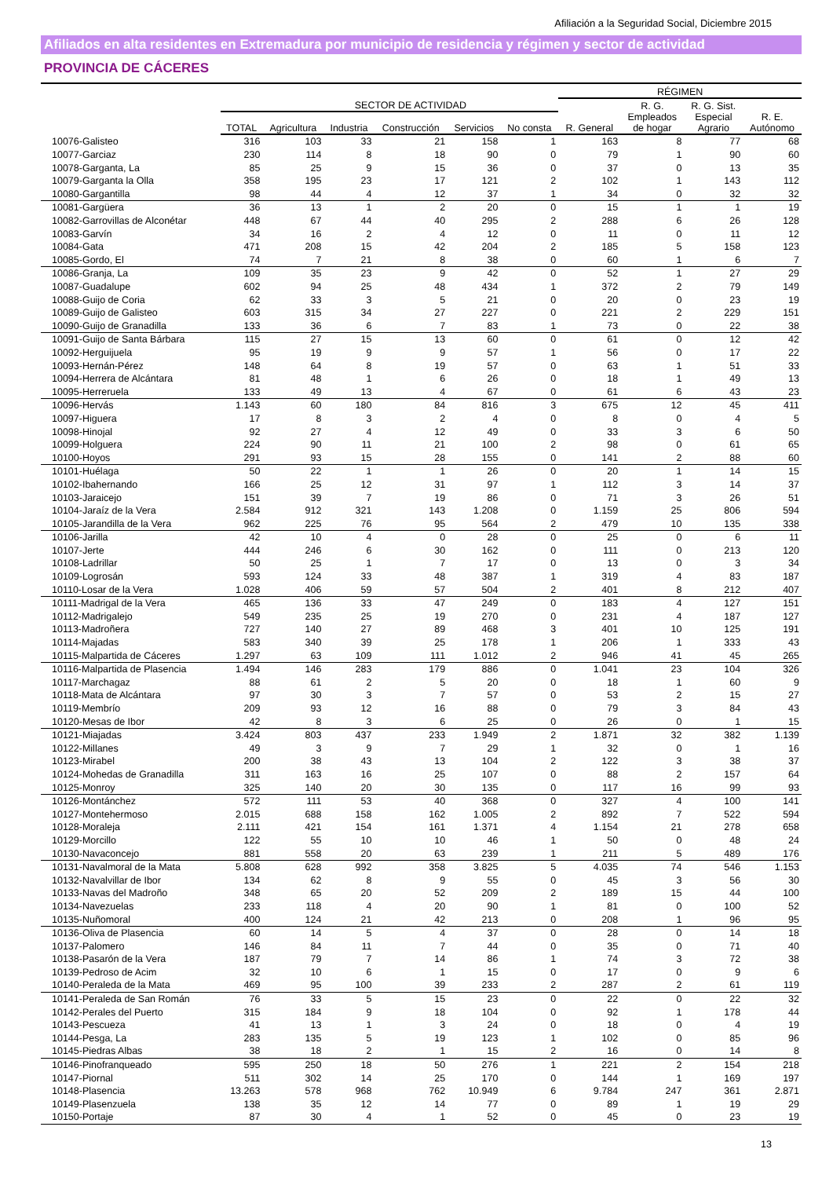Afiliación a la Seguridad Social, Diciembre 2015
Afiliados en alta residentes en Extremadura por municipio de residencia y régimen y sector de actividad
PROVINCIA DE CÁCERES
| | | | | | | | RÉGIMEN | | | |
| --- | --- | --- | --- | --- | --- | --- | --- | --- | --- | --- |
| | | SECTOR DE ACTIVIDAD | | | | | | R. G. | R. G. Sist. | |
| | TOTAL | Agricultura | Industria | Construcción | Servicios | No consta | R. General | Empleados de hogar | Especial Agrario | R. E. Autónomo |
| 10076-Galisteo | 316 | 103 | 33 | 21 | 158 | 1 | 163 | 8 | 77 | 68 |
| 10077-Garciaz | 230 | 114 | 8 | 18 | 90 | 0 | 79 | 1 | 90 | 60 |
| 10078-Garganta, La | 85 | 25 | 9 | 15 | 36 | 0 | 37 | 0 | 13 | 35 |
| 10079-Garganta la Olla | 358 | 195 | 23 | 17 | 121 | 2 | 102 | 1 | 143 | 112 |
| 10080-Gargantilla | 98 | 44 | 4 | 12 | 37 | 1 | 34 | 0 | 32 | 32 |
| 10081-Gargüera | 36 | 13 | 1 | 2 | 20 | 0 | 15 | 1 | 1 | 19 |
| 10082-Garrovillas de Alconétar | 448 | 67 | 44 | 40 | 295 | 2 | 288 | 6 | 26 | 128 |
| 10083-Garvín | 34 | 16 | 2 | 4 | 12 | 0 | 11 | 0 | 11 | 12 |
| 10084-Gata | 471 | 208 | 15 | 42 | 204 | 2 | 185 | 5 | 158 | 123 |
| 10085-Gordo, El | 74 | 7 | 21 | 8 | 38 | 0 | 60 | 1 | 6 | 7 |
| 10086-Granja, La | 109 | 35 | 23 | 9 | 42 | 0 | 52 | 1 | 27 | 29 |
| 10087-Guadalupe | 602 | 94 | 25 | 48 | 434 | 1 | 372 | 2 | 79 | 149 |
| 10088-Guijo de Coria | 62 | 33 | 3 | 5 | 21 | 0 | 20 | 0 | 23 | 19 |
| 10089-Guijo de Galisteo | 603 | 315 | 34 | 27 | 227 | 0 | 221 | 2 | 229 | 151 |
| 10090-Guijo de Granadilla | 133 | 36 | 6 | 7 | 83 | 1 | 73 | 0 | 22 | 38 |
| 10091-Guijo de Santa Bárbara | 115 | 27 | 15 | 13 | 60 | 0 | 61 | 0 | 12 | 42 |
| 10092-Herguijuela | 95 | 19 | 9 | 9 | 57 | 1 | 56 | 0 | 17 | 22 |
| 10093-Hernán-Pérez | 148 | 64 | 8 | 19 | 57 | 0 | 63 | 1 | 51 | 33 |
| 10094-Herrera de Alcántara | 81 | 48 | 1 | 6 | 26 | 0 | 18 | 1 | 49 | 13 |
| 10095-Herreruela | 133 | 49 | 13 | 4 | 67 | 0 | 61 | 6 | 43 | 23 |
| 10096-Hervás | 1.143 | 60 | 180 | 84 | 816 | 3 | 675 | 12 | 45 | 411 |
| 10097-Higuera | 17 | 8 | 3 | 2 | 4 | 0 | 8 | 0 | 4 | 5 |
| 10098-Hinojal | 92 | 27 | 4 | 12 | 49 | 0 | 33 | 3 | 6 | 50 |
| 10099-Holguera | 224 | 90 | 11 | 21 | 100 | 2 | 98 | 0 | 61 | 65 |
| 10100-Hoyos | 291 | 93 | 15 | 28 | 155 | 0 | 141 | 2 | 88 | 60 |
| 10101-Huélaga | 50 | 22 | 1 | 1 | 26 | 0 | 20 | 1 | 14 | 15 |
| 10102-Ibahernando | 166 | 25 | 12 | 31 | 97 | 1 | 112 | 3 | 14 | 37 |
| 10103-Jaraicejo | 151 | 39 | 7 | 19 | 86 | 0 | 71 | 3 | 26 | 51 |
| 10104-Jaraíz de la Vera | 2.584 | 912 | 321 | 143 | 1.208 | 0 | 1.159 | 25 | 806 | 594 |
| 10105-Jarandilla de la Vera | 962 | 225 | 76 | 95 | 564 | 2 | 479 | 10 | 135 | 338 |
| 10106-Jarilla | 42 | 10 | 4 | 0 | 28 | 0 | 25 | 0 | 6 | 11 |
| 10107-Jerte | 444 | 246 | 6 | 30 | 162 | 0 | 111 | 0 | 213 | 120 |
| 10108-Ladrillar | 50 | 25 | 1 | 7 | 17 | 0 | 13 | 0 | 3 | 34 |
| 10109-Logrosán | 593 | 124 | 33 | 48 | 387 | 1 | 319 | 4 | 83 | 187 |
| 10110-Losar de la Vera | 1.028 | 406 | 59 | 57 | 504 | 2 | 401 | 8 | 212 | 407 |
| 10111-Madrigal de la Vera | 465 | 136 | 33 | 47 | 249 | 0 | 183 | 4 | 127 | 151 |
| 10112-Madrigalejo | 549 | 235 | 25 | 19 | 270 | 0 | 231 | 4 | 187 | 127 |
| 10113-Madroñera | 727 | 140 | 27 | 89 | 468 | 3 | 401 | 10 | 125 | 191 |
| 10114-Majadas | 583 | 340 | 39 | 25 | 178 | 1 | 206 | 1 | 333 | 43 |
| 10115-Malpartida de Cáceres | 1.297 | 63 | 109 | 111 | 1.012 | 2 | 946 | 41 | 45 | 265 |
| 10116-Malpartida de Plasencia | 1.494 | 146 | 283 | 179 | 886 | 0 | 1.041 | 23 | 104 | 326 |
| 10117-Marchagaz | 88 | 61 | 2 | 5 | 20 | 0 | 18 | 1 | 60 | 9 |
| 10118-Mata de Alcántara | 97 | 30 | 3 | 7 | 57 | 0 | 53 | 2 | 15 | 27 |
| 10119-Membrío | 209 | 93 | 12 | 16 | 88 | 0 | 79 | 3 | 84 | 43 |
| 10120-Mesas de Ibor | 42 | 8 | 3 | 6 | 25 | 0 | 26 | 0 | 1 | 15 |
| 10121-Miajadas | 3.424 | 803 | 437 | 233 | 1.949 | 2 | 1.871 | 32 | 382 | 1.139 |
| 10122-Millanes | 49 | 3 | 9 | 7 | 29 | 1 | 32 | 0 | 1 | 16 |
| 10123-Mirabel | 200 | 38 | 43 | 13 | 104 | 2 | 122 | 3 | 38 | 37 |
| 10124-Mohedas de Granadilla | 311 | 163 | 16 | 25 | 107 | 0 | 88 | 2 | 157 | 64 |
| 10125-Monroy | 325 | 140 | 20 | 30 | 135 | 0 | 117 | 16 | 99 | 93 |
| 10126-Montánchez | 572 | 111 | 53 | 40 | 368 | 0 | 327 | 4 | 100 | 141 |
| 10127-Montehermoso | 2.015 | 688 | 158 | 162 | 1.005 | 2 | 892 | 7 | 522 | 594 |
| 10128-Moraleja | 2.111 | 421 | 154 | 161 | 1.371 | 4 | 1.154 | 21 | 278 | 658 |
| 10129-Morcillo | 122 | 55 | 10 | 10 | 46 | 1 | 50 | 0 | 48 | 24 |
| 10130-Navaconcejo | 881 | 558 | 20 | 63 | 239 | 1 | 211 | 5 | 489 | 176 |
| 10131-Navalmoral de la Mata | 5.808 | 628 | 992 | 358 | 3.825 | 5 | 4.035 | 74 | 546 | 1.153 |
| 10132-Navalvillar de Ibor | 134 | 62 | 8 | 9 | 55 | 0 | 45 | 3 | 56 | 30 |
| 10133-Navas del Madroño | 348 | 65 | 20 | 52 | 209 | 2 | 189 | 15 | 44 | 100 |
| 10134-Navezuelas | 233 | 118 | 4 | 20 | 90 | 1 | 81 | 0 | 100 | 52 |
| 10135-Nuñomoral | 400 | 124 | 21 | 42 | 213 | 0 | 208 | 1 | 96 | 95 |
| 10136-Oliva de Plasencia | 60 | 14 | 5 | 4 | 37 | 0 | 28 | 0 | 14 | 18 |
| 10137-Palomero | 146 | 84 | 11 | 7 | 44 | 0 | 35 | 0 | 71 | 40 |
| 10138-Pasarón de la Vera | 187 | 79 | 7 | 14 | 86 | 1 | 74 | 3 | 72 | 38 |
| 10139-Pedroso de Acim | 32 | 10 | 6 | 1 | 15 | 0 | 17 | 0 | 9 | 6 |
| 10140-Peraleda de la Mata | 469 | 95 | 100 | 39 | 233 | 2 | 287 | 2 | 61 | 119 |
| 10141-Peraleda de San Román | 76 | 33 | 5 | 15 | 23 | 0 | 22 | 0 | 22 | 32 |
| 10142-Perales del Puerto | 315 | 184 | 9 | 18 | 104 | 0 | 92 | 1 | 178 | 44 |
| 10143-Pescueza | 41 | 13 | 1 | 3 | 24 | 0 | 18 | 0 | 4 | 19 |
| 10144-Pesga, La | 283 | 135 | 5 | 19 | 123 | 1 | 102 | 0 | 85 | 96 |
| 10145-Piedras Albas | 38 | 18 | 2 | 1 | 15 | 2 | 16 | 0 | 14 | 8 |
| 10146-Pinofranqueado | 595 | 250 | 18 | 50 | 276 | 1 | 221 | 2 | 154 | 218 |
| 10147-Piornal | 511 | 302 | 14 | 25 | 170 | 0 | 144 | 1 | 169 | 197 |
| 10148-Plasencia | 13.263 | 578 | 968 | 762 | 10.949 | 6 | 9.784 | 247 | 361 | 2.871 |
| 10149-Plasenzuela | 138 | 35 | 12 | 14 | 77 | 0 | 89 | 1 | 19 | 29 |
| 10150-Portaje | 87 | 30 | 4 | 1 | 52 | 0 | 45 | 0 | 23 | 19 |
13